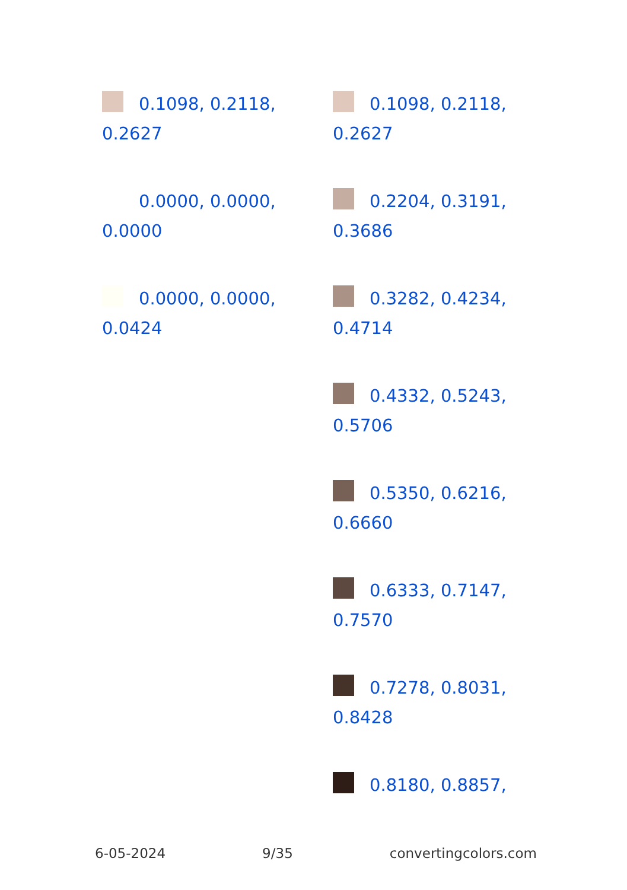0.1098, 0.2118, 0.2627
0.0000, 0.0000, 0.0000
0.0000, 0.0000, 0.0424
0.1098, 0.2118, 0.2627
0.2204, 0.3191, 0.3686
0.3282, 0.4234, 0.4714
0.4332, 0.5243, 0.5706
0.5350, 0.6216, 0.6660
0.6333, 0.7147, 0.7570
0.7278, 0.8031, 0.8428
0.8180, 0.8857,
6-05-2024 9/35 convertingcolors.com